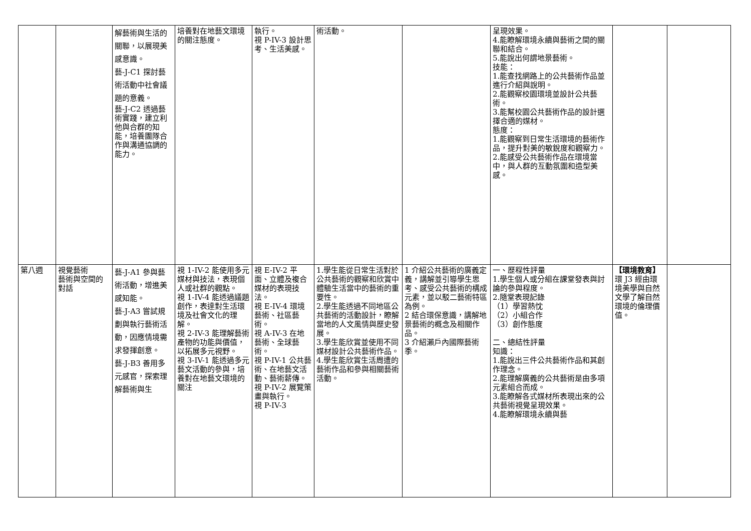| | | 解藝術與生活的關聯，以展現美感意識。 藝-J-C1 探討藝術活動中社會議題的意義。 藝-J-C2 透過藝術實踐，建立利他與合群的知能，培養團隊合作與溝通協調的能力。 | 培養對在地藝文環境的關注態度。 | 執行。 視 P-IV-3 設計思考、生活美感。 | 術活動。 | | 呈現效果。 4.能瞭解環境永續與藝術之間的關聯和結合。 5.能說出何謂地景藝術。 技能： 1.能查找網路上的公共藝術作品並進行介紹與說明。 2.能觀察校園環境並設計公共藝術。 3.能幫校園公共藝術作品的設計選擇合適的媒材。 態度： 1.能觀察到日常生活環境的藝術作品，提升對美的敏銳度和觀察力。 2.能感受公共藝術作品在環境當中，與人群的互動氛圍和造型美感。 | | |
| 第八週 | 視覺藝術 藝術與空間的對話 | 藝-J-A1 參與藝術活動，增進美感知能。 藝-J-A3 嘗試規劃與執行藝術活動，因應情境需求發揮創意。 藝-J-B3 善用多元感官，探索理解藝術與生 | 視 1-IV-2 能使用多元媒材與技法，表現個人或社群的觀點。 視 1-IV-4 能透過議題創作，表達對生活環境及社會文化的理解。 視 2-IV-3 能理解藝術產物的功能與價值，以拓展多元視野。 視 3-IV-1 能透過多元藝文活動的參與，培養對在地藝文環境的關注 | 視 E-IV-2 平面、立體及複合媒材的表現技法。 視 E-IV-4 環境藝術、社區藝術。 視 A-IV-3 在地藝術、全球藝術。 視 P-IV-1 公共藝術、在地藝文活動、藝術薪傳。 視 P-IV-2 展覽策畫與執行。 視 P-IV-3 | 1.學生能從日常生活對於公共藝術的觀察和欣賞中體驗生活當中的藝術的重要性。 2.學生能透過不同地區公共藝術的活動設計，瞭解當地的人文風情與歷史發展。 3.學生能欣賞並使用不同媒材設計公共藝術作品。 4.學生能欣賞生活周遭的藝術作品和參與相關藝術活動。 | 1 介紹公共藝術的廣義定義，講解並引導學生思考、感受公共藝術的構成元素，並以駁二藝術特區為例。 2 結合環保意識，講解地景藝術的概念及相關作品。 3 介紹瀨戶內國際藝術季。 | 一、歷程性評量 1.學生個人或分組在課堂發表與討論的參與程度。 2.隨堂表現記錄 （1）學習熱忱 （2）小組合作 （3）創作態度 二、總結性評量 知識： 1.能說出三件公共藝術作品和其創作理念。 2.能理解廣義的公共藝術是由多項元素組合而成。 3.能瞭解各式媒材所表現出來的公共藝術視覺呈現效果。 4.能瞭解環境永續與藝 | 【環境教育】 環 J3 經由環境美學與自然文學了解自然環境的倫理價值。 | |